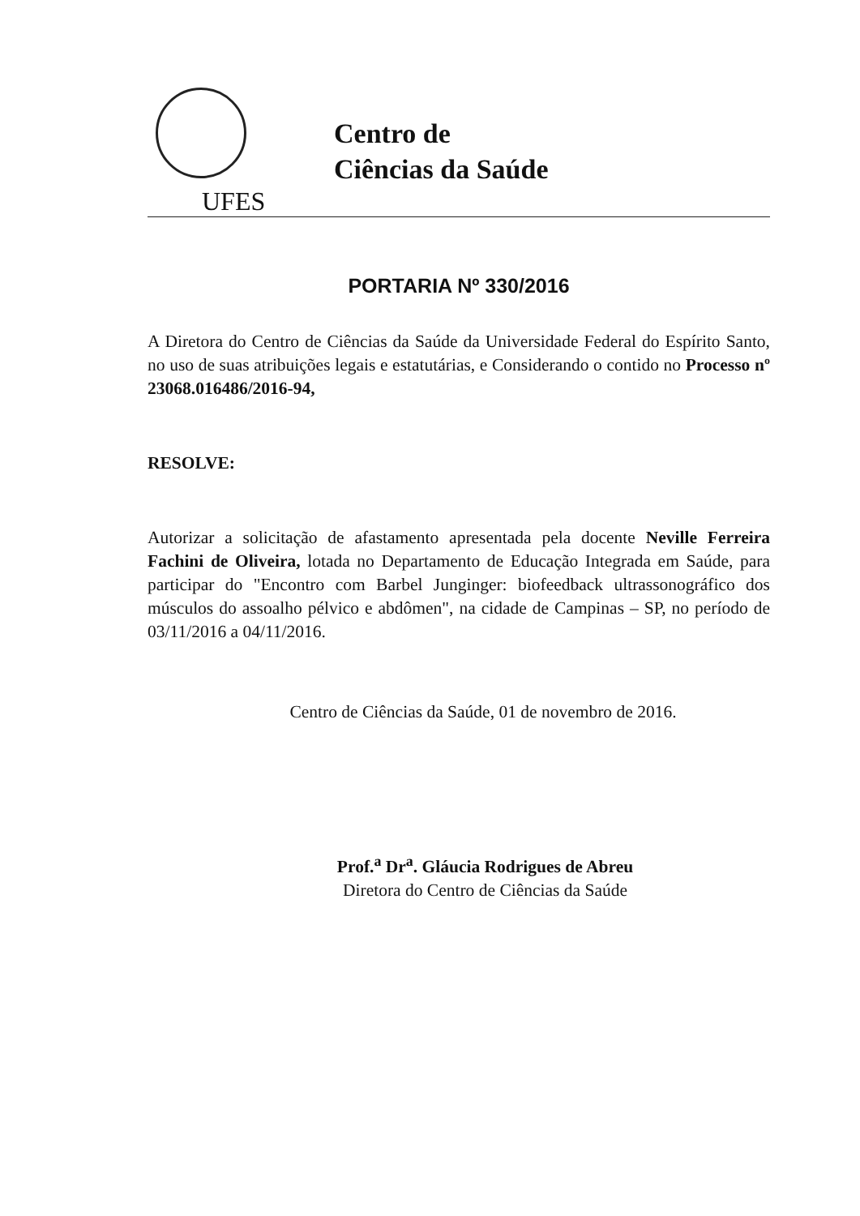UFES
Centro de
Ciências da Saúde
PORTARIA Nº 330/2016
A Diretora do Centro de Ciências da Saúde da Universidade Federal do Espírito Santo, no uso de suas atribuições legais e estatutárias, e Considerando o contido no Processo nº 23068.016486/2016-94,
RESOLVE:
Autorizar a solicitação de afastamento apresentada pela docente Neville Ferreira Fachini de Oliveira, lotada no Departamento de Educação Integrada em Saúde, para participar do "Encontro com Barbel Junginger: biofeedback ultrassonográfico dos músculos do assoalho pélvico e abdômen", na cidade de Campinas – SP, no período de 03/11/2016 a 04/11/2016.
Centro de Ciências da Saúde, 01 de novembro de 2016.
Prof.<sup>a</sup> Dr<sup>a</sup>. Gláucia Rodrigues de Abreu
Diretora do Centro de Ciências da Saúde